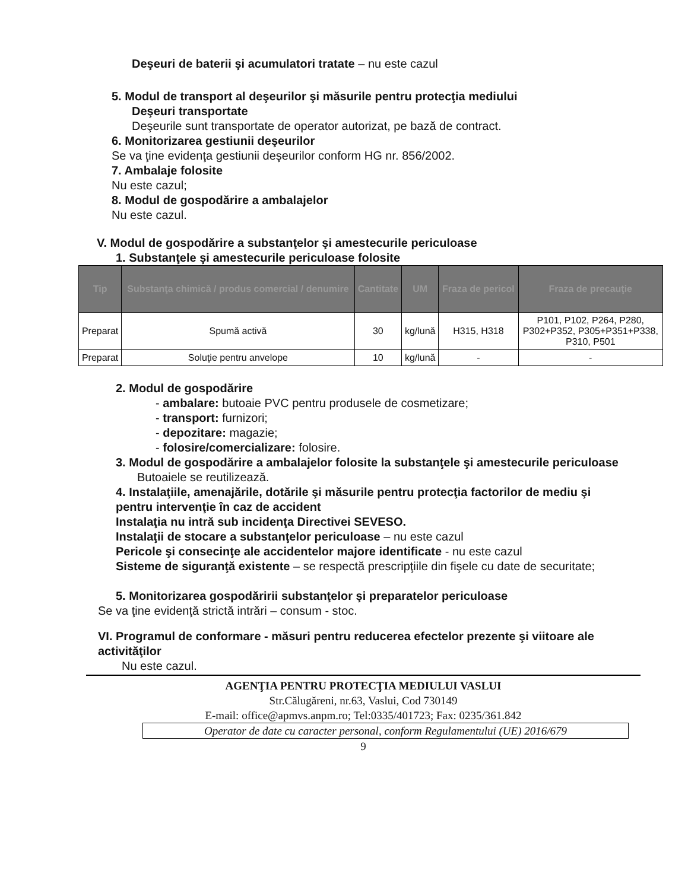Deşeuri de baterii şi acumulatori tratate – nu este cazul
5. Modul de transport al deşeurilor şi măsurile pentru protecţia mediului
Deşeuri transportate
Deşeurile sunt transportate de operator autorizat, pe bază de contract.
6. Monitorizarea gestiunii deşeurilor
Se va ţine evidenţa gestiunii deşeurilor conform HG nr. 856/2002.
7. Ambalaje folosite
Nu este cazul;
8. Modul de gospodărire a ambalajelor
Nu este cazul.
V. Modul de gospodărire a substanţelor şi amestecurile periculoase
1. Substanţele şi amestecurile periculoase folosite
| Tip | Substanţa chimică / produs comercial / denumire | Cantitate | UM | Fraza de pericol | Fraza de precauţie |
| --- | --- | --- | --- | --- | --- |
| Preparat | Spumă activă | 30 | kg/lună | H315, H318 | P101, P102, P264, P280, P302+P352, P305+P351+P338, P310, P501 |
| Preparat | Soluţie pentru anvelope | 10 | kg/lună | - | - |
2. Modul de gospodărire
- ambalare: butoaie PVC pentru produsele de cosmetizare;
- transport: furnizori;
- depozitare: magazie;
- folosire/comercializare: folosire.
3. Modul de gospodărire a ambalajelor folosite la substanţele şi amestecurile periculoase
Butoaiele se reutilizează.
4. Instalaţiile, amenajările, dotările şi măsurile pentru protecţia factorilor de mediu şi pentru intervenţie în caz de accident
Instalaţia nu intră sub incidenţa Directivei SEVESO.
Instalaţii de stocare a substanţelor periculoase – nu este cazul
Pericole şi consecinţe ale accidentelor majore identificate - nu este cazul
Sisteme de siguranţă existente – se respectă prescripţiile din fişele cu date de securitate;
5. Monitorizarea gospodăririi substanţelor şi preparatelor periculoase
Se va ţine evidenţă strictă intrări – consum - stoc.
VI. Programul de conformare - măsuri pentru reducerea efectelor prezente şi viitoare ale activităţilor
Nu este cazul.
AGENŢIA PENTRU PROTECŢIA MEDIULUI VASLUI
Str.Călugăreni, nr.63, Vaslui, Cod 730149
E-mail: office@apmvs.anpm.ro; Tel:0335/401723; Fax: 0235/361.842
Operator de date cu caracter personal, conform Regulamentului (UE) 2016/679
9